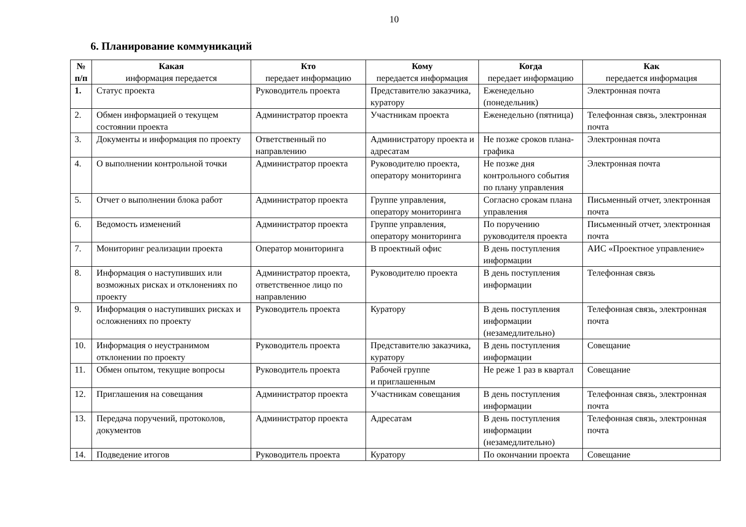10
6. Планирование коммуникаций
| № п/п | Какая информация передается | Кто передает информацию | Кому передается информация | Когда передает информацию | Как передается информация |
| --- | --- | --- | --- | --- | --- |
| 1. | Статус проекта | Руководитель проекта | Представителю заказчика, куратору | Еженедельно (понедельник) | Электронная почта |
| 2. | Обмен информацией о текущем состоянии проекта | Администратор проекта | Участникам проекта | Еженедельно (пятница) | Телефонная связь, электронная почта |
| 3. | Документы и информация по проекту | Ответственный по направлению | Администратору проекта и адресатам | Не позже сроков плана-графика | Электронная почта |
| 4. | О выполнении контрольной точки | Администратор проекта | Руководителю проекта, оператору мониторинга | Не позже дня контрольного события по плану управления | Электронная почта |
| 5. | Отчет о выполнении блока работ | Администратор проекта | Группе управления, оператору мониторинга | Согласно срокам плана управления | Письменный отчет, электронная почта |
| 6. | Ведомость изменений | Администратор проекта | Группе управления, оператору мониторинга | По поручению руководителя проекта | Письменный отчет, электронная почта |
| 7. | Мониторинг реализации проекта | Оператор мониторинга | В проектный офис | В день поступления информации | АИС «Проектное управление» |
| 8. | Информация о наступивших или возможных рисках и отклонениях по проекту | Администратор проекта, ответственное лицо по направлению | Руководителю проекта | В день поступления информации | Телефонная связь |
| 9. | Информация о наступивших рисках и осложнениях по проекту | Руководитель проекта | Куратору | В день поступления информации (незамедлительно) | Телефонная связь, электронная почта |
| 10. | Информация о неустранимом отклонении по проекту | Руководитель проекта | Представителю заказчика, куратору | В день поступления информации | Совещание |
| 11. | Обмен опытом, текущие вопросы | Руководитель проекта | Рабочей группе и приглашенным | Не реже 1 раз в квартал | Совещание |
| 12. | Приглашения на совещания | Администратор проекта | Участникам совещания | В день поступления информации | Телефонная связь, электронная почта |
| 13. | Передача поручений, протоколов, документов | Администратор проекта | Адресатам | В день поступления информации (незамедлительно) | Телефонная связь, электронная почта |
| 14. | Подведение итогов | Руководитель проекта | Куратору | По окончании проекта | Совещание |